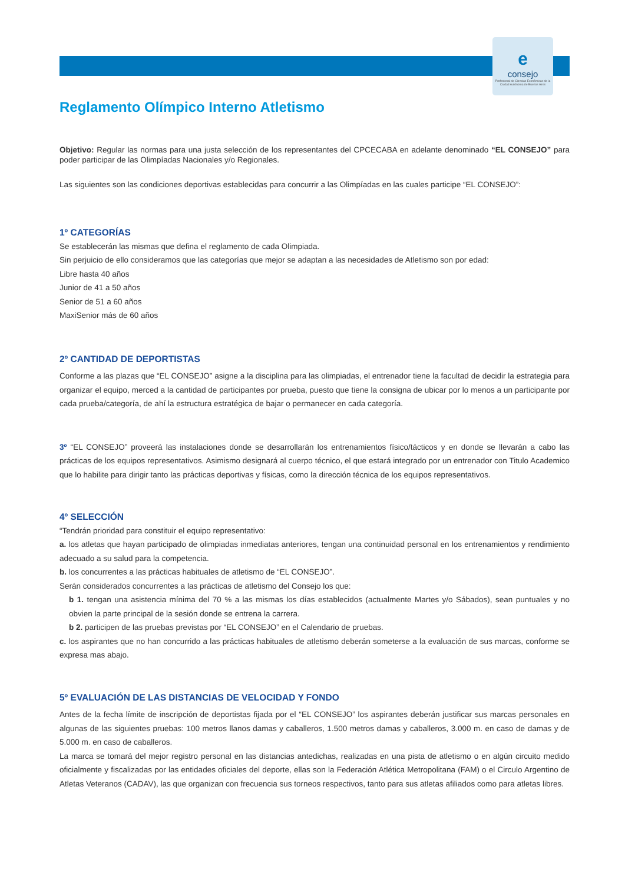econsejo
Profesional de Ciencias Económicas de la Ciudad Autónoma de Buenos Aires
Reglamento Olímpico Interno Atletismo
Objetivo: Regular las normas para una justa selección de los representantes del CPCECABA en adelante denominado “EL CONSEJO” para poder participar de las Olimpíadas Nacionales y/o Regionales.
Las siguientes son las condiciones deportivas establecidas para concurrir a las Olimpíadas en las cuales participe “EL CONSEJO”:
1º CATEGORÍAS
Se establecerán las mismas que defina el reglamento de cada Olimpiada.
Sin perjuicio de ello consideramos que las categorías que mejor se adaptan a las necesidades de Atletismo son por edad:
Libre hasta 40 años
Junior de 41 a 50 años
Senior de 51 a 60 años
MaxiSenior más de 60 años
2º CANTIDAD DE DEPORTISTAS
Conforme a las plazas que “EL CONSEJO” asigne a la disciplina para las olimpiadas, el entrenador tiene la facultad de decidir la estrategia para organizar el equipo, merced a la cantidad de participantes por prueba, puesto que tiene la consigna de ubicar por lo menos a un participante por cada prueba/categoría, de ahí la estructura estratégica de bajar o permanecer en cada categoría.
3º “EL CONSEJO” proveerá las instalaciones donde se desarrollarán los entrenamientos físico/tácticos y en donde se llevarán a cabo las prácticas de los equipos representativos. Asimismo designará al cuerpo técnico, el que estará integrado por un entrenador con Titulo Academico que lo habilite para dirigir tanto las prácticas deportivas y físicas, como la dirección técnica de los equipos representativos.
4º SELECCIÓN
“Tendrán prioridad para constituir el equipo representativo:
a. los atletas que hayan participado de olimpiadas inmediatas anteriores, tengan una continuidad personal en los entrenamientos y rendimiento adecuado a su salud para la competencia.
b. los concurrentes a las prácticas habituales de atletismo de “EL CONSEJO”.
Serán considerados concurrentes a las prácticas de atletismo del Consejo los que:
b 1. tengan una asistencia mínima del 70 % a las mismas los días establecidos (actualmente Martes y/o Sábados), sean puntuales y no obvien la parte principal de la sesión donde se entrena la carrera.
b 2. participen de las pruebas previstas por “EL CONSEJO” en el Calendario de pruebas.
c. los aspirantes que no han concurrido a las prácticas habituales de atletismo deberán someterse a la evaluación de sus marcas, conforme se expresa mas abajo.
5º EVALUACIÓN DE LAS DISTANCIAS DE VELOCIDAD Y FONDO
Antes de la fecha límite de inscripción de deportistas fijada por el “EL CONSEJO” los aspirantes deberán justificar sus marcas personales en algunas de las siguientes pruebas: 100 metros llanos damas y caballeros, 1.500 metros damas y caballeros, 3.000 m. en caso de damas y de 5.000 m. en caso de caballeros.
La marca se tomará del mejor registro personal en las distancias antedichas, realizadas en una pista de atletismo o en algún circuito medido oficialmente y fiscalizadas por las entidades oficiales del deporte, ellas son la Federación Atlética Metropolitana (FAM) o el Circulo Argentino de Atletas Veteranos (CADAV), las que organizan con frecuencia sus torneos respectivos, tanto para sus atletas afiliados como para atletas libres.